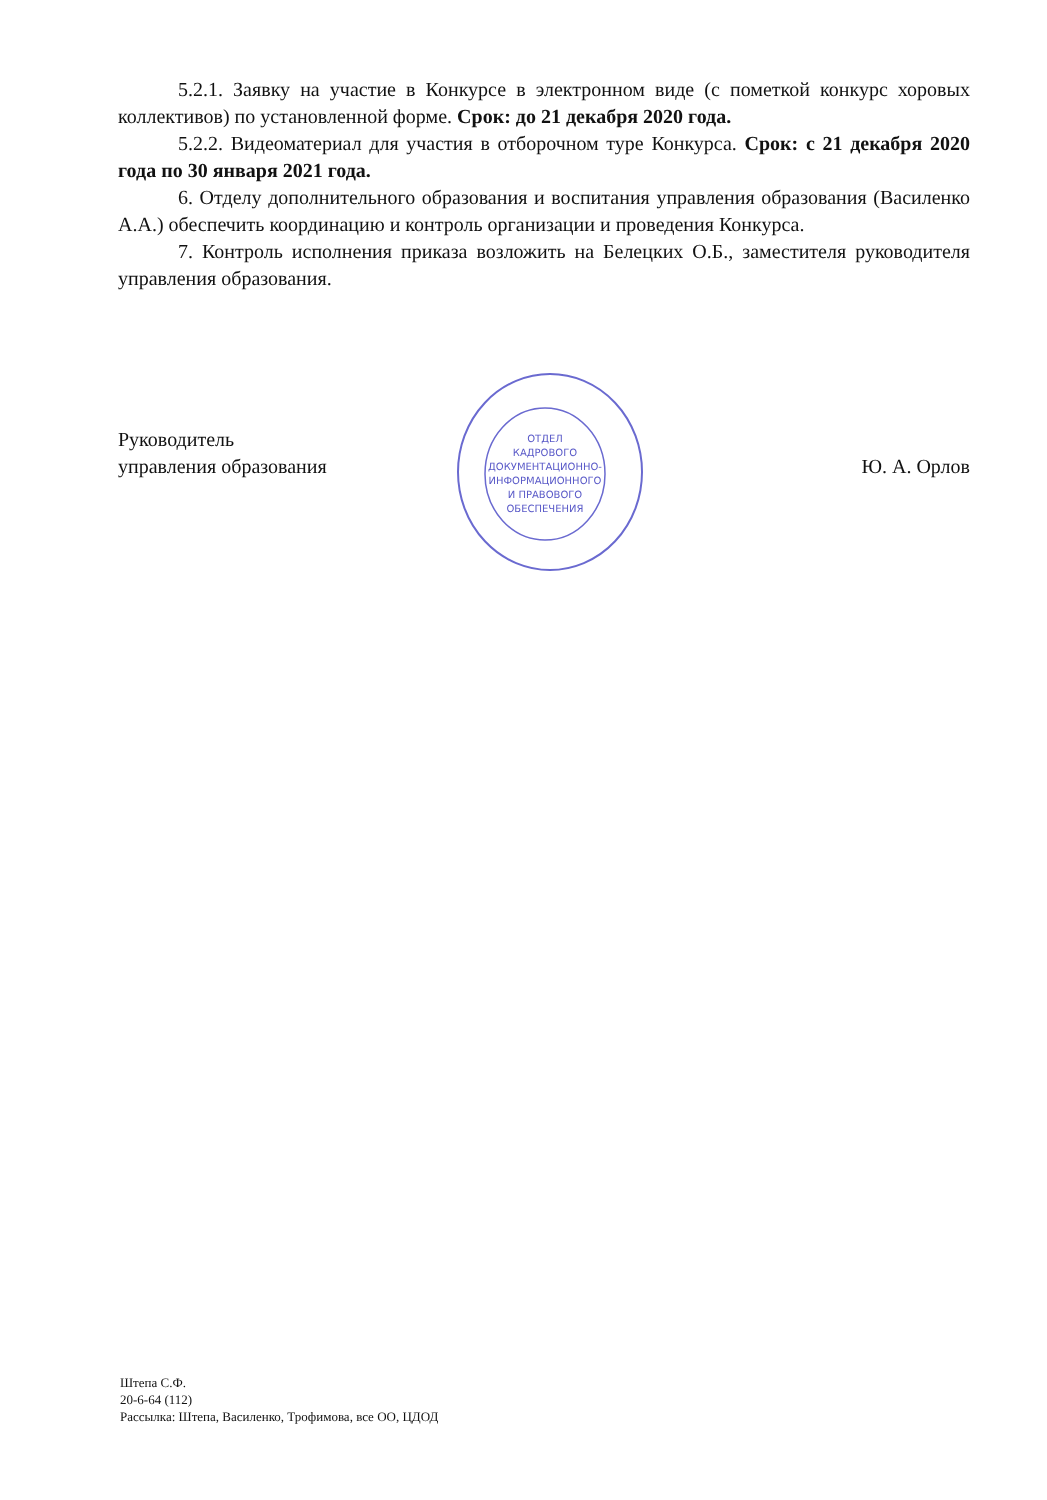5.2.1. Заявку на участие в Конкурсе в электронном виде (с пометкой конкурс хоровых коллективов) по установленной форме. Срок: до 21 декабря 2020 года.
5.2.2. Видеоматериал для участия в отборочном туре Конкурса. Срок: с 21 декабря 2020 года по 30 января 2021 года.
6. Отделу дополнительного образования и воспитания управления образования (Василенко А.А.) обеспечить координацию и контроль организации и проведения Конкурса.
7. Контроль исполнения приказа возложить на Белецких О.Б., заместителя руководителя управления образования.
Руководитель
управления образования
Ю. А. Орлов
ОТДЕЛ
КАДРОВОГО
ДОКУМЕНТАЦИОННО-
ИНФОРМАЦИОННОГО
И ПРАВОВОГО
ОБЕСПЕЧЕНИЯ
Штепа С.Ф.
20-6-64 (112)
Рассылка: Штепа, Василенко, Трофимова, все ОО, ЦДОД